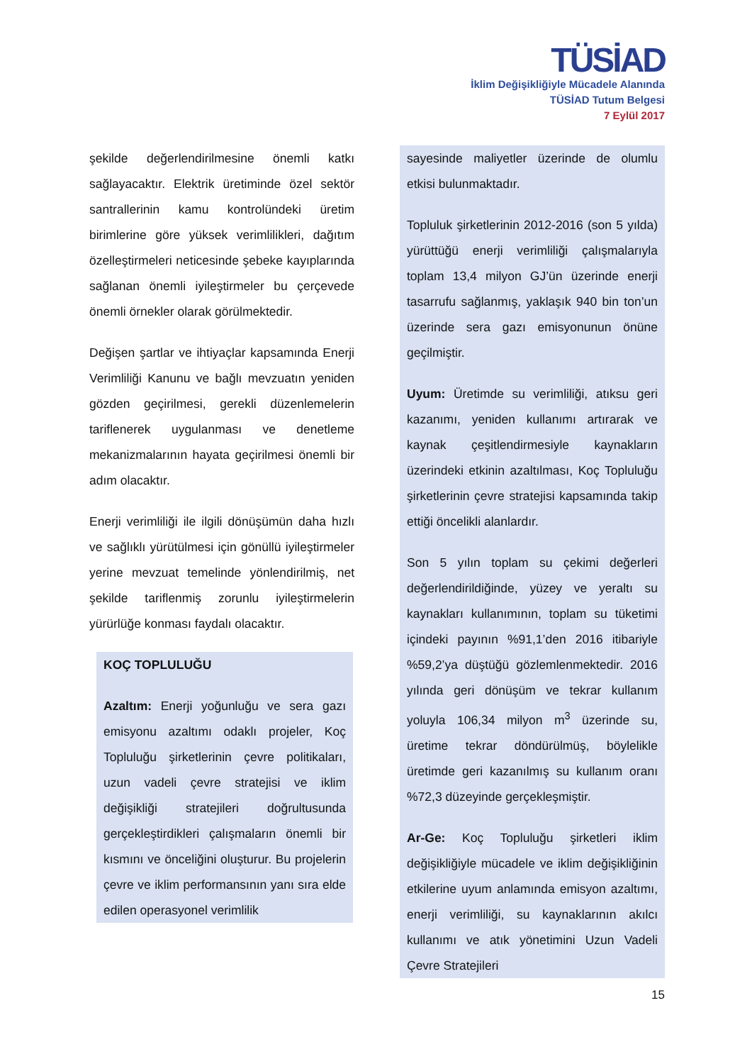TÜSİAD
İklim Değişikliğiyle Mücadele Alanında
TÜSİAD Tutum Belgesi
7 Eylül 2017
şekilde değerlendirilmesine önemli katkı sağlayacaktır. Elektrik üretiminde özel sektör santrallerinin kamu kontrolündeki üretim birimlerine göre yüksek verimlilikleri, dağıtım özelleştirmeleri neticesinde şebeke kayıplarında sağlanan önemli iyileştirmeler bu çerçevede önemli örnekler olarak görülmektedir.
Değişen şartlar ve ihtiyaçlar kapsamında Enerji Verimliliği Kanunu ve bağlı mevzuatın yeniden gözden geçirilmesi, gerekli düzenlemelerin tariflenerek uygulanması ve denetleme mekanizmalarının hayata geçirilmesi önemli bir adım olacaktır.
Enerji verimliliği ile ilgili dönüşümün daha hızlı ve sağlıklı yürütülmesi için gönüllü iyileştirmeler yerine mevzuat temelinde yönlendirilmiş, net şekilde tariflenmiş zorunlu iyileştirmelerin yürürlüğe konması faydalı olacaktır.
KOÇ TOPLULUĞU
Azaltım: Enerji yoğunluğu ve sera gazı emisyonu azaltımı odaklı projeler, Koç Topluluğu şirketlerinin çevre politikaları, uzun vadeli çevre stratejisi ve iklim değişikliği stratejileri doğrultusunda gerçekleştirdikleri çalışmaların önemli bir kısmını ve önceliğini oluşturur. Bu projelerin çevre ve iklim performansının yanı sıra elde edilen operasyonel verimlilik
sayesinde maliyetler üzerinde de olumlu etkisi bulunmaktadır.
Topluluk şirketlerinin 2012-2016 (son 5 yılda) yürüttüğü enerji verimliliği çalışmalarıyla toplam 13,4 milyon GJ’ün üzerinde enerji tasarrufu sağlanmış, yaklaşık 940 bin ton’un üzerinde sera gazı emisyonunun önüne geçilmiştir.
Uyum: Üretimde su verimliliği, atıksu geri kazanımı, yeniden kullanımı artırarak ve kaynak çeşitlendirmesiyle kaynakların üzerindeki etkinin azaltılması, Koç Topluluğu şirketlerinin çevre stratejisi kapsamında takip ettiği öncelikli alanlardır.
Son 5 yılın toplam su çekimi değerleri değerlendirildiğinde, yüzey ve yeraltı su kaynakları kullanımının, toplam su tüketimi içindeki payının %91,1’den 2016 itibariyle %59,2’ya düştüğü gözlemlenmektedir. 2016 yılında geri dönüşüm ve tekrar kullanım yoluyla 106,34 milyon m<sup>3</sup> üzerinde su, üretime tekrar döndürülmüş, böylelikle üretimde geri kazanılmış su kullanım oranı %72,3 düzeyinde gerçekleşmiştir.
Ar-Ge: Koç Topluluğu şirketleri iklim değişikliğiyle mücadele ve iklim değişikliğinin etkilerine uyum anlamında emisyon azaltımı, enerji verimliliği, su kaynaklarının akılcı kullanımı ve atık yönetimini Uzun Vadeli Çevre Stratejileri
15